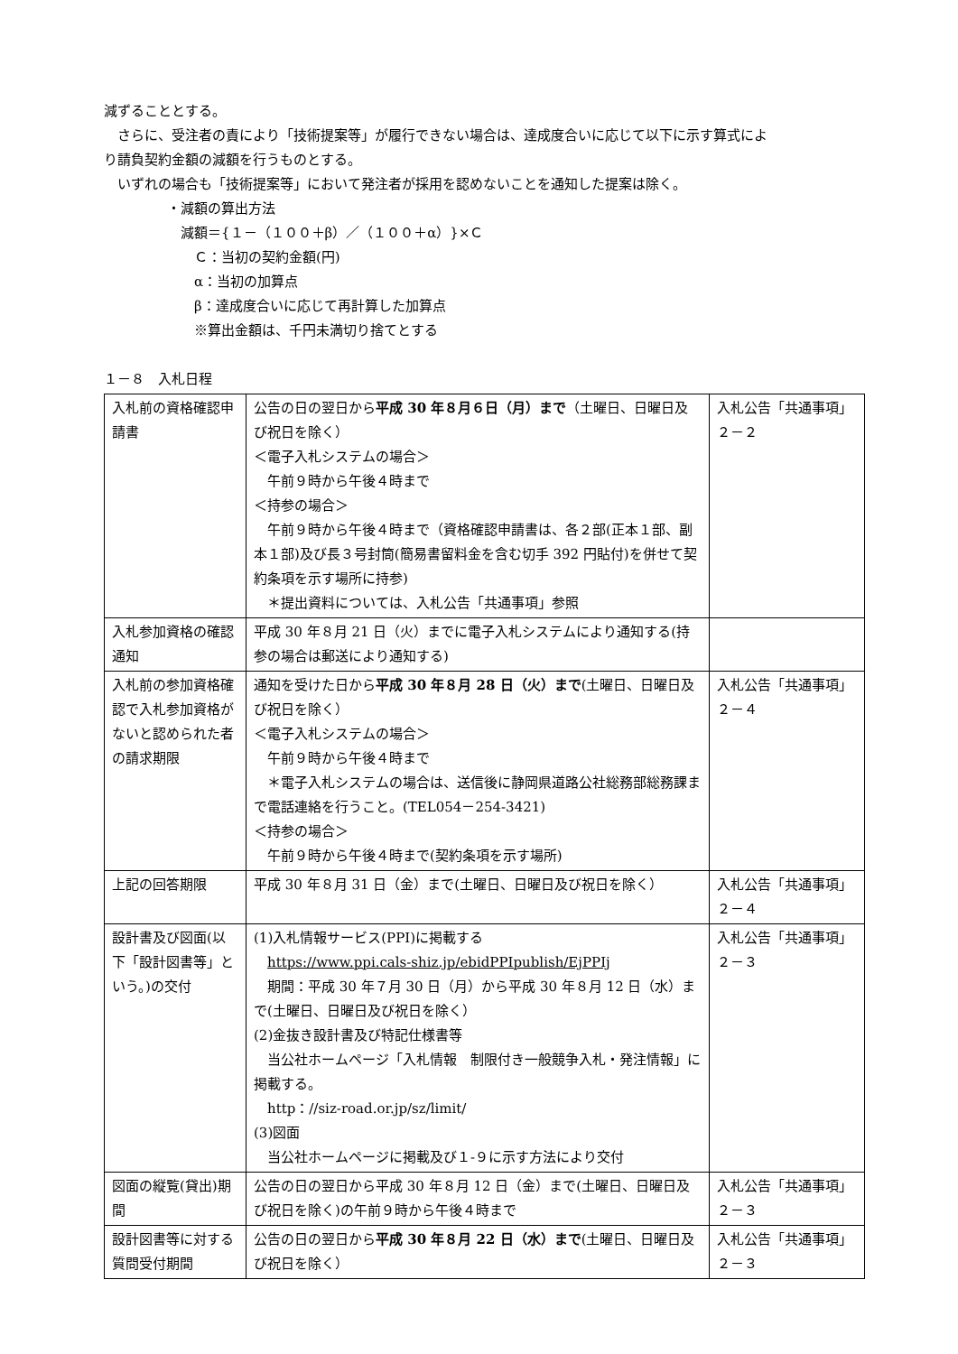減ずることとする。
さらに、受注者の責により「技術提案等」が履行できない場合は、達成度合いに応じて以下に示す算式によ
り請負契約金額の減額を行うものとする。
いずれの場合も「技術提案等」において発注者が採用を認めないことを通知した提案は除く。
・減額の算出方法
減額＝{１－（１００＋β）／（１００＋α）}×Ｃ
Ｃ：当初の契約金額(円)
α：当初の加算点
β：達成度合いに応じて再計算した加算点
※算出金額は、千円未満切り捨てとする
１－８　入札日程
| 入札前の資格確認申請書 | 公告の日の翌日から 平成 30 年８月６日（月）まで （土曜日、日曜日及び祝日を除く） ＜電子入札システムの場合＞ 午前９時から午後４時まで ＜持参の場合＞ 午前９時から午後４時まで（資格確認申請書は、各２部(正本１部、副本１部)及び長３号封筒(簡易書留料金を含む切手 392 円貼付)を併せて契約条項を示す場所に持参) ＊提出資料については、入札公告「共通事項」参照 | 入札公告「共通事項」 ２－２ |
| 入札参加資格の確認通知 | 平成 30 年８月 21 日（火）までに電子入札システムにより通知する(持参の場合は郵送により通知する) | |
| 入札前の参加資格確認で入札参加資格がないと認められた者の請求期限 | 通知を受けた日から 平成 30 年８月 28 日（火）まで (土曜日、日曜日及び祝日を除く） ＜電子入札システムの場合＞ 午前９時から午後４時まで ＊電子入札システムの場合は、送信後に静岡県道路公社総務部総務課まで電話連絡を行うこと。(TEL054－254-3421) ＜持参の場合＞ 午前９時から午後４時まで(契約条項を示す場所) | 入札公告「共通事項」 ２－４ |
| 上記の回答期限 | 平成 30 年８月 31 日（金）まで(土曜日、日曜日及び祝日を除く） | 入札公告「共通事項」 ２－４ |
| 設計書及び図面(以下「設計図書等」という。)の交付 | (1)入札情報サービス(PPI)に掲載する https://www.ppi.cals-shiz.jp/ebidPPIpublish/EjPPIj 期間：平成 30 年７月 30 日（月）から平成 30 年８月 12 日（水）まで(土曜日、日曜日及び祝日を除く） (2)金抜き設計書及び特記仕様書等 当公社ホームページ「入札情報 制限付き一般競争入札・発注情報」に掲載する。 http：//siz-road.or.jp/sz/limit/ (3)図面 当公社ホームページに掲載及び１-９に示す方法により交付 | 入札公告「共通事項」 ２－３ |
| 図面の縦覧(貸出)期間 | 公告の日の翌日から平成 30 年８月 12 日（金）まで(土曜日、日曜日及び祝日を除く)の午前９時から午後４時まで | 入札公告「共通事項」 ２－３ |
| 設計図書等に対する質問受付期間 | 公告の日の翌日から 平成 30 年８月 22 日（水）まで (土曜日、日曜日及び祝日を除く） | 入札公告「共通事項」 ２－３ |